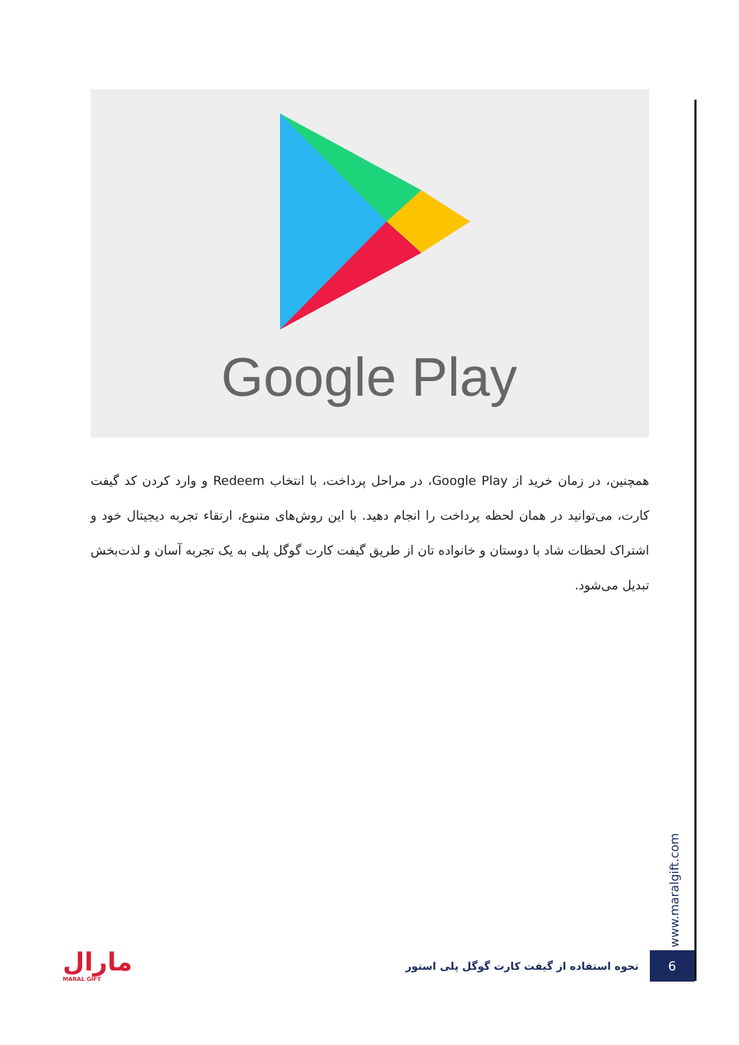Google Play
همچنین، در زمان خرید از Google Play، در مراحل پرداخت، با انتخاب Redeem و وارد کردن کد گیفت کارت، می‌توانید در همان لحظه پرداخت را انجام دهید. با این روش‌های متنوع، ارتقاء تجربه دیجیتال خود و اشتراک لحظات شاد با دوستان و خانواده تان از طریق گیفت کارت گوگل پلی به یک تجربه آسان و لذت‌بخش تبدیل می‌شود.
www.maralgift.com
6
نحوه استفاده از گیفت کارت گوگل پلی استور
مارال
MARAL GIFT